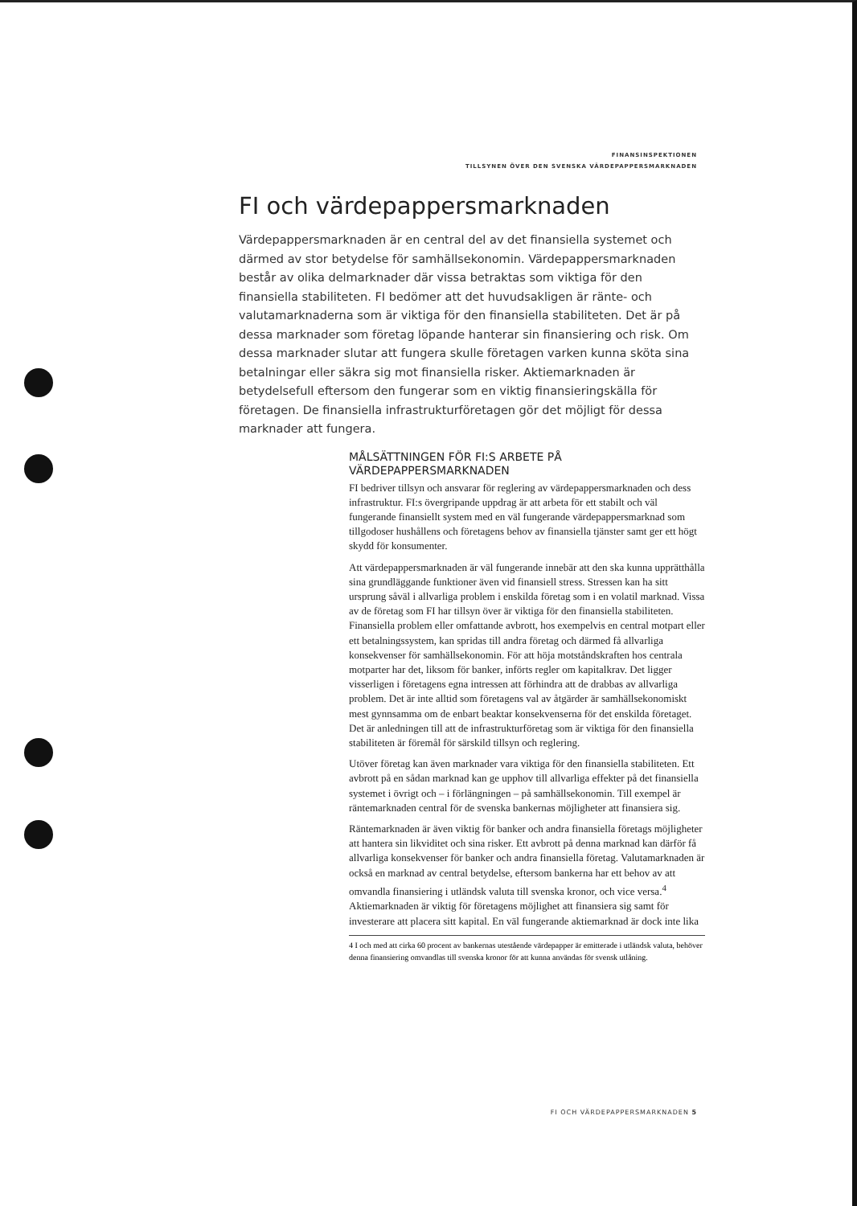FINANSINSPEKTIONEN
TILLSYNEN ÖVER DEN SVENSKA VÄRDEPAPPERSMARKNADEN
FI och värdepappersmarknaden
Värdepappersmarknaden är en central del av det finansiella systemet och därmed av stor betydelse för samhällsekonomin. Värdepappersmarknaden består av olika delmarknader där vissa betraktas som viktiga för den finansiella stabiliteten. FI bedömer att det huvudsakligen är ränte- och valutamarknaderna som är viktiga för den finansiella stabiliteten. Det är på dessa marknader som företag löpande hanterar sin finansiering och risk. Om dessa marknader slutar att fungera skulle företagen varken kunna sköta sina betalningar eller säkra sig mot finansiella risker. Aktiemarknaden är betydelsefull eftersom den fungerar som en viktig finansieringskälla för företagen. De finansiella infrastrukturföretagen gör det möjligt för dessa marknader att fungera.
MÅLSÄTTNINGEN FÖR FI:S ARBETE PÅ VÄRDEPAPPERSMARKNADEN
FI bedriver tillsyn och ansvarar för reglering av värdepappersmarknaden och dess infrastruktur. FI:s övergripande uppdrag är att arbeta för ett stabilt och väl fungerande finansiellt system med en väl fungerande värdepappersmarknad som tillgodoser hushållens och företagens behov av finansiella tjänster samt ger ett högt skydd för konsumenter.
Att värdepappersmarknaden är väl fungerande innebär att den ska kunna upprätthålla sina grundläggande funktioner även vid finansiell stress. Stressen kan ha sitt ursprung såväl i allvarliga problem i enskilda företag som i en volatil marknad. Vissa av de företag som FI har tillsyn över är viktiga för den finansiella stabiliteten. Finansiella problem eller omfattande avbrott, hos exempelvis en central motpart eller ett betalningssystem, kan spridas till andra företag och därmed få allvarliga konsekvenser för samhällsekonomin. För att höja motståndskraften hos centrala motparter har det, liksom för banker, införts regler om kapitalkrav. Det ligger visserligen i företagens egna intressen att förhindra att de drabbas av allvarliga problem. Det är inte alltid som företagens val av åtgärder är samhällsekonomiskt mest gynnsamma om de enbart beaktar konsekvenserna för det enskilda företaget. Det är anledningen till att de infrastrukturföretag som är viktiga för den finansiella stabiliteten är föremål för särskild tillsyn och reglering.
Utöver företag kan även marknader vara viktiga för den finansiella stabiliteten. Ett avbrott på en sådan marknad kan ge upphov till allvarliga effekter på det finansiella systemet i övrigt och – i förlängningen – på samhällsekonomin. Till exempel är räntemarknaden central för de svenska bankernas möjligheter att finansiera sig.
Räntemarknaden är även viktig för banker och andra finansiella företags möjligheter att hantera sin likviditet och sina risker. Ett avbrott på denna marknad kan därför få allvarliga konsekvenser för banker och andra finansiella företag. Valutamarknaden är också en marknad av central betydelse, eftersom bankerna har ett behov av att omvandla finansiering i utländsk valuta till svenska kronor, och vice versa.<sup>4</sup> Aktiemarknaden är viktig för företagens möjlighet att finansiera sig samt för investerare att placera sitt kapital. En väl fungerande aktiemarknad är dock inte lika
4 I och med att cirka 60 procent av bankernas utestående värdepapper är emitterade i utländsk valuta, behöver denna finansiering omvandlas till svenska kronor för att kunna användas för svensk utlåning.
FI OCH VÄRDEPAPPERSMARKNADEN 5